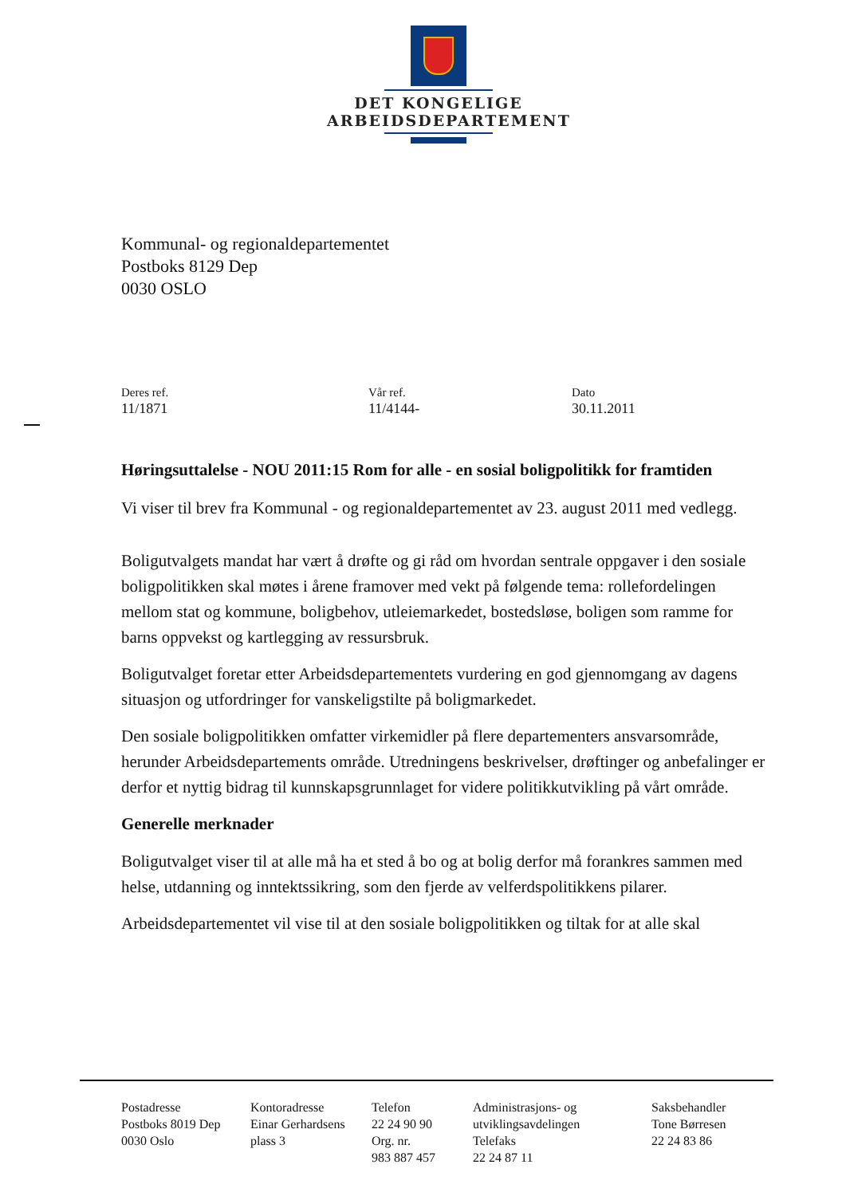DET KONGELIGE
ARBEIDSDEPARTEMENT
Kommunal- og regionaldepartementet
Postboks 8129 Dep
0030 OSLO
Deres ref.
11/1871
Vår ref.
11/4144-
Dato
30.11.2011
Høringsuttalelse - NOU 2011:15 Rom for alle - en sosial boligpolitikk for framtiden
Vi viser til brev fra Kommunal - og regionaldepartementet av 23. august 2011 med vedlegg.
Boligutvalgets mandat har vært å drøfte og gi råd om hvordan sentrale oppgaver i den sosiale boligpolitikken skal møtes i årene framover med vekt på følgende tema: rollefordelingen mellom stat og kommune, boligbehov, utleiemarkedet, bostedsløse, boligen som ramme for barns oppvekst og kartlegging av ressursbruk.
Boligutvalget foretar etter Arbeidsdepartementets vurdering en god gjennomgang av dagens situasjon og utfordringer for vanskeligstilte på boligmarkedet.
Den sosiale boligpolitikken omfatter virkemidler på flere departementers ansvarsområde, herunder Arbeidsdepartements område. Utredningens beskrivelser, drøftinger og anbefalinger er derfor et nyttig bidrag til kunnskapsgrunnlaget for videre politikkutvikling på vårt område.
Generelle merknader
Boligutvalget viser til at alle må ha et sted å bo og at bolig derfor må forankres sammen med helse, utdanning og inntektssikring, som den fjerde av velferdspolitikkens pilarer.
Arbeidsdepartementet vil vise til at den sosiale boligpolitikken og tiltak for at alle skal
Postadresse
Postboks 8019 Dep
0030 Oslo
Kontoradresse
Einar Gerhardsens
plass 3
Telefon
22 24 90 90
Org. nr.
983 887 457
Administrasjons- og
utviklingsavdelingen
Telefaks
22 24 87 11
Saksbehandler
Tone Børresen
22 24 83 86